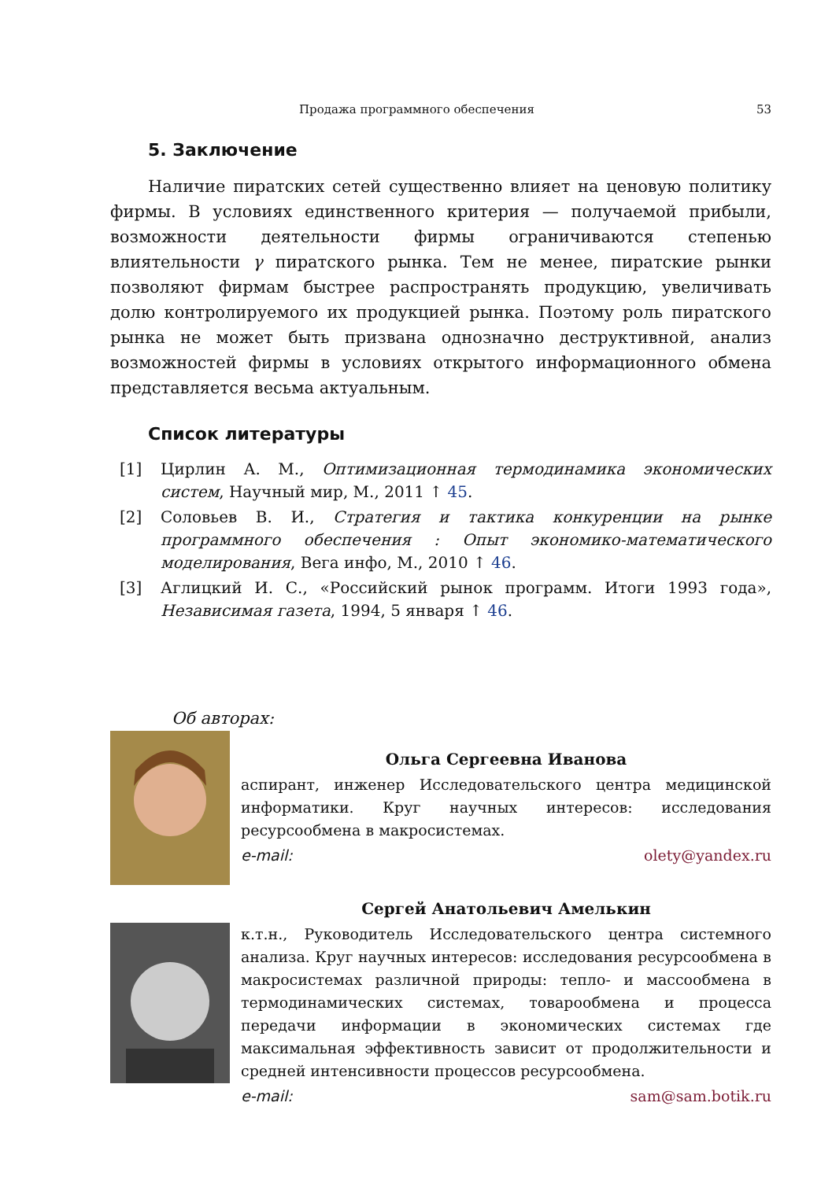Продажа программного обеспечения 53
5. Заключение
Наличие пиратских сетей существенно влияет на ценовую политику фирмы. В условиях единственного критерия — получаемой прибыли, возможности деятельности фирмы ограничиваются степенью влиятельности γ пиратского рынка. Тем не менее, пиратские рынки позволяют фирмам быстрее распространять продукцию, увеличивать долю контролируемого их продукцией рынка. Поэтому роль пиратского рынка не может быть призвана однозначно деструктивной, анализ возможностей фирмы в условиях открытого информационного обмена представляется весьма актуальным.
Список литературы
[1] Цирлин А. М., Оптимизационная термодинамика экономических систем, Научный мир, М., 2011 ↑ 45.
[2] Соловьев В. И., Стратегия и тактика конкуренции на рынке программного обеспечения : Опыт экономико-математического моделирования, Вега инфо, М., 2010 ↑ 46.
[3] Аглицкий И. С., «Российский рынок программ. Итоги 1993 года», Независимая газета, 1994, 5 января ↑ 46.
Об авторах:
Ольга Сергеевна Иванова
аспирант, инженер Исследовательского центра медицинской информатики. Круг научных интересов: исследования ресурсообмена в макросистемах.
e-mail: olety@yandex.ru
Сергей Анатольевич Амелькин
к.т.н., Руководитель Исследовательского центра системного анализа. Круг научных интересов: исследования ресурсообмена в макросистемах различной природы: тепло- и массообмена в термодинамических системах, товарообмена и процесса передачи информации в экономических системах где максимальная эффективность зависит от продолжительности и средней интенсивности процессов ресурсообмена.
e-mail: sam@sam.botik.ru